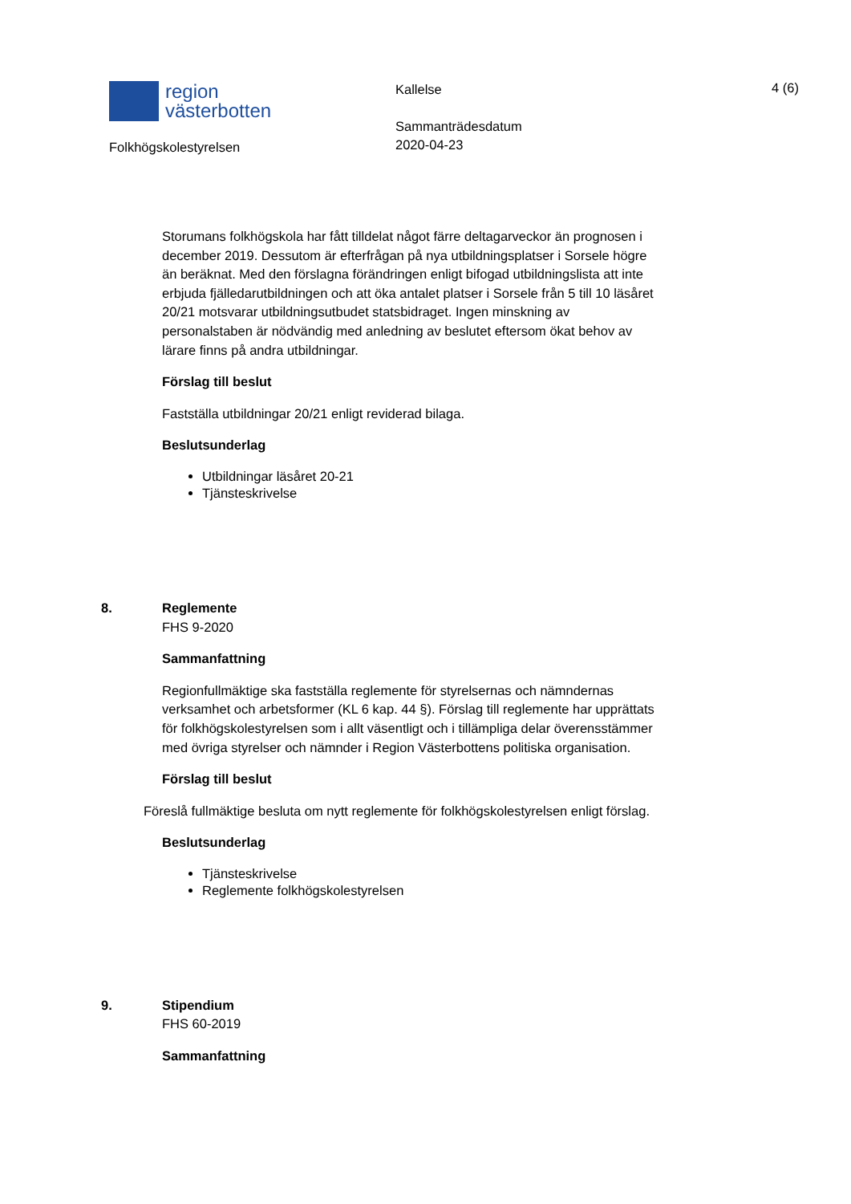region
västerbotten
Folkhögskolestyrelsen
Kallelse
Sammanträdesdatum
2020-04-23
4 (6)
Storumans folkhögskola har fått tilldelat något färre deltagarveckor än prognosen i december 2019. Dessutom är efterfrågan på nya utbildningsplatser i Sorsele högre än beräknat. Med den förslagna förändringen enligt bifogad utbildningslista att inte erbjuda fjälledarutbildningen och att öka antalet platser i Sorsele från 5 till 10 läsåret 20/21 motsvarar utbildningsutbudet statsbidraget. Ingen minskning av personalstaben är nödvändig med anledning av beslutet eftersom ökat behov av lärare finns på andra utbildningar.
Förslag till beslut
Fastställa utbildningar 20/21 enligt reviderad bilaga.
Beslutsunderlag
Utbildningar läsåret 20-21
Tjänsteskrivelse
8. Reglemente
FHS 9-2020
Sammanfattning
Regionfullmäktige ska fastställa reglemente för styrelsernas och nämndernas verksamhet och arbetsformer (KL 6 kap. 44 §). Förslag till reglemente har upprättats för folkhögskolestyrelsen som i allt väsentligt och i tillämpliga delar överensstämmer med övriga styrelser och nämnder i Region Västerbottens politiska organisation.
Förslag till beslut
Föreslå fullmäktige besluta om nytt reglemente för folkhögskolestyrelsen enligt förslag.
Beslutsunderlag
Tjänsteskrivelse
Reglemente folkhögskolestyrelsen
9. Stipendium
FHS 60-2019
Sammanfattning